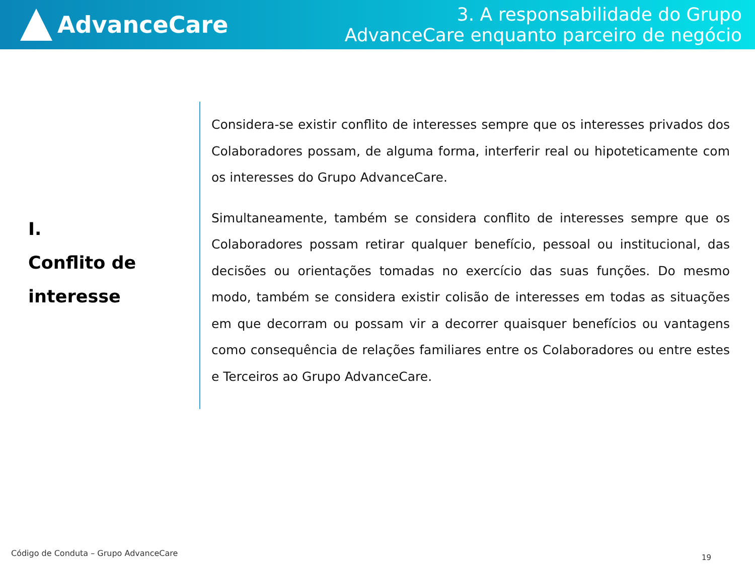AdvanceCare
3. A responsabilidade do Grupo
AdvanceCare enquanto parceiro de negócio
I.
Conflito de
interesse
Considera-se existir conflito de interesses sempre que os interesses privados dos Colaboradores possam, de alguma forma, interferir real ou hipoteticamente com os interesses do Grupo AdvanceCare.
Simultaneamente, também se considera conflito de interesses sempre que os Colaboradores possam retirar qualquer benefício, pessoal ou institucional, das decisões ou orientações tomadas no exercício das suas funções. Do mesmo modo, também se considera existir colisão de interesses em todas as situações em que decorram ou possam vir a decorrer quaisquer benefícios ou vantagens como consequência de relações familiares entre os Colaboradores ou entre estes e Terceiros ao Grupo AdvanceCare.
Código de Conduta – Grupo AdvanceCare
19